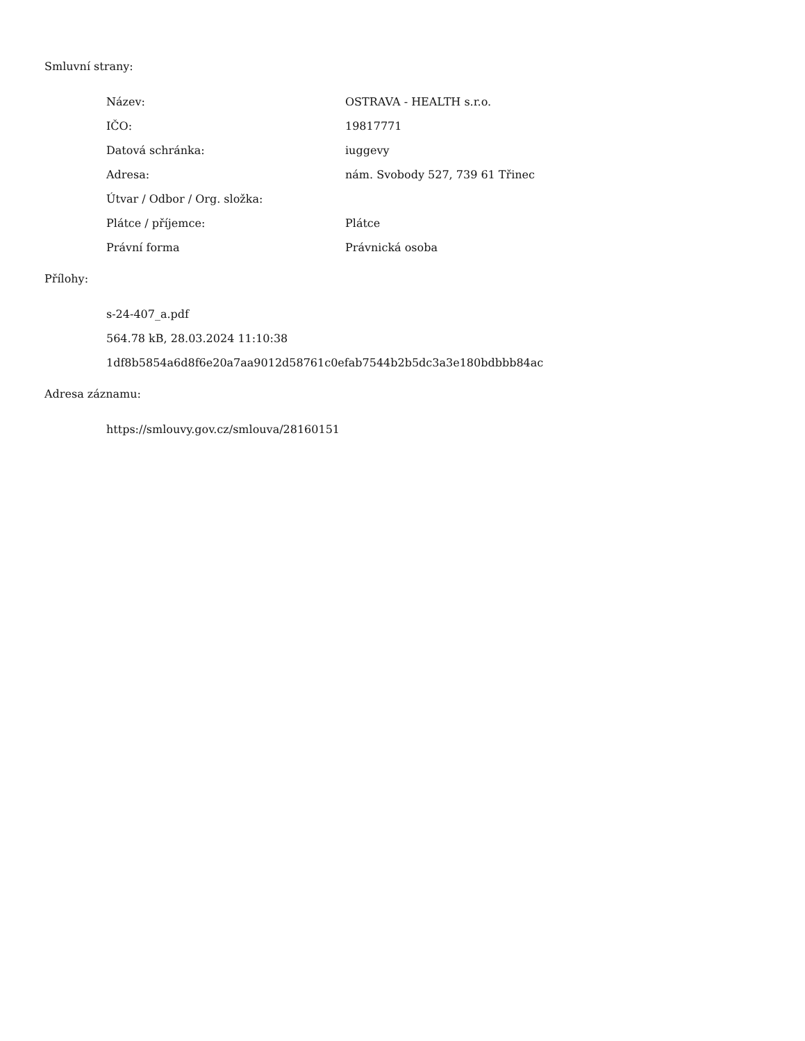Smluvní strany:
| Název: | OSTRAVA - HEALTH s.r.o. |
| IČO: | 19817771 |
| Datová schránka: | iuggevy |
| Adresa: | nám. Svobody 527, 739 61 Třinec |
| Útvar / Odbor / Org. složka: | |
| Plátce / příjemce: | Plátce |
| Právní forma | Právnická osoba |
Přílohy:
s-24-407_a.pdf
564.78 kB, 28.03.2024 11:10:38
1df8b5854a6d8f6e20a7aa9012d58761c0efab7544b2b5dc3a3e180bdbbb84ac
Adresa záznamu:
https://smlouvy.gov.cz/smlouva/28160151